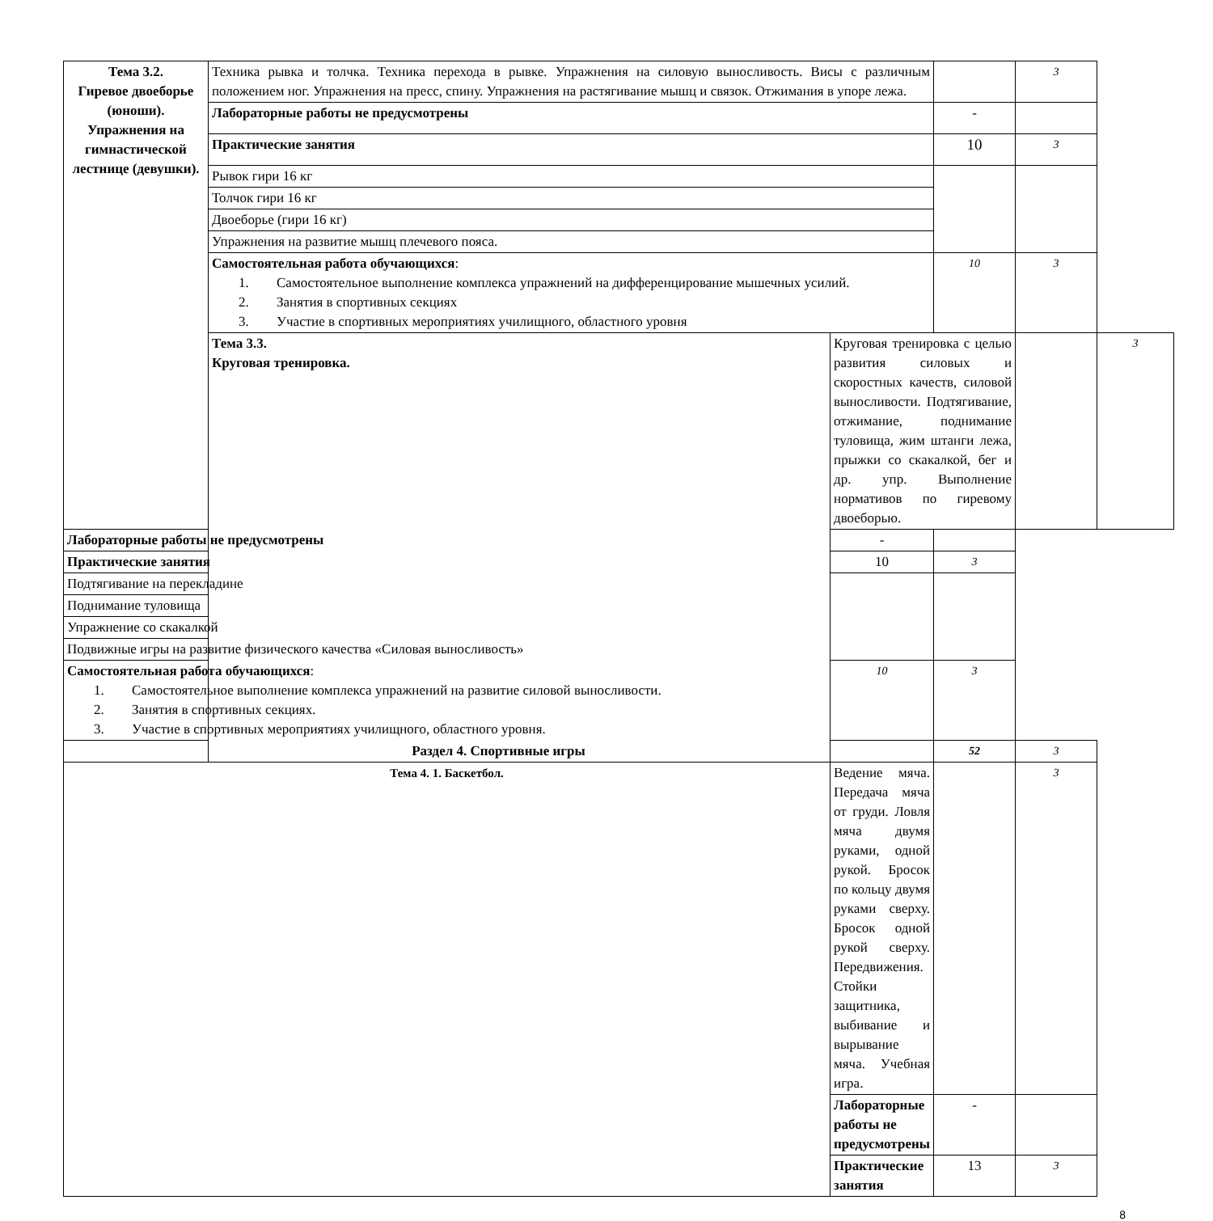| Тема 3.2. Гиревое двоеборье (юноши). Упражнения на гимнастической лестнице (девушки). | Техника рывка и толчка. Техника перехода в рывке. Упражнения на силовую выносливость. Висы с различным положением ног. Упражнения на пресс, спину. Упражнения на растягивание мышц и связок. Отжимания в упоре лежа. | | | 3 | |
| | Лабораторные работы не предусмотрены | | - | | |
| | Практические занятия | | 10 | 3 | |
| | Рывок гири 16 кг | | | | |
| | Толчок гири 16 кг | | | | |
| | Двоеборье (гири 16 кг) | | | | |
| | Упражнения на развитие мышц плечевого пояса. | | | | |
| | Самостоятельная работа обучающихся : 1. Самостоятельное выполнение комплекса упражнений на дифференцирование мышечных усилий. 2. Занятия в спортивных секциях 3. Участие в спортивных мероприятиях училищного, областного уровня | | 10 | 3 | |
| | Тема 3.3. Круговая тренировка. | Круговая тренировка с целью развития силовых и скоростных качеств, силовой выносливости. Подтягивание, отжимание, поднимание туловища, жим штанги лежа, прыжки со скакалкой, бег и др. упр. Выполнение нормативов по гиревому двоеборью. | | | 3 |
| Лабораторные работы не предусмотрены | | - | | | |
| Практические занятия | | 10 | 3 | | |
| Подтягивание на перекладине | | | | | |
| Поднимание туловища | | | | | |
| Упражнение со скакалкой | | | | | |
| Подвижные игры на развитие физического качества «Силовая выносливость» | | | | | |
| Самостоятельная работа обучающихся : 1. Самостоятельное выполнение комплекса упражнений на развитие силовой выносливости. 2. Занятия в спортивных секциях. 3. Участие в спортивных мероприятиях училищного, областного уровня. | | 10 | 3 | | |
| Раздел 4. Спортивные игры | | | 52 | 3 | |
| Тема 4. 1. Баскетбол. | | Ведение мяча. Передача мяча от груди. Ловля мяча двумя руками, одной рукой. Бросок по кольцу двумя руками сверху. Бросок одной рукой сверху. Передвижения. Стойки защитника, выбивание и вырывание мяча. Учебная игра. | | 3 | |
| | | Лабораторные работы не предусмотрены | - | | |
| | | Практические занятия | 13 | 3 | |
8